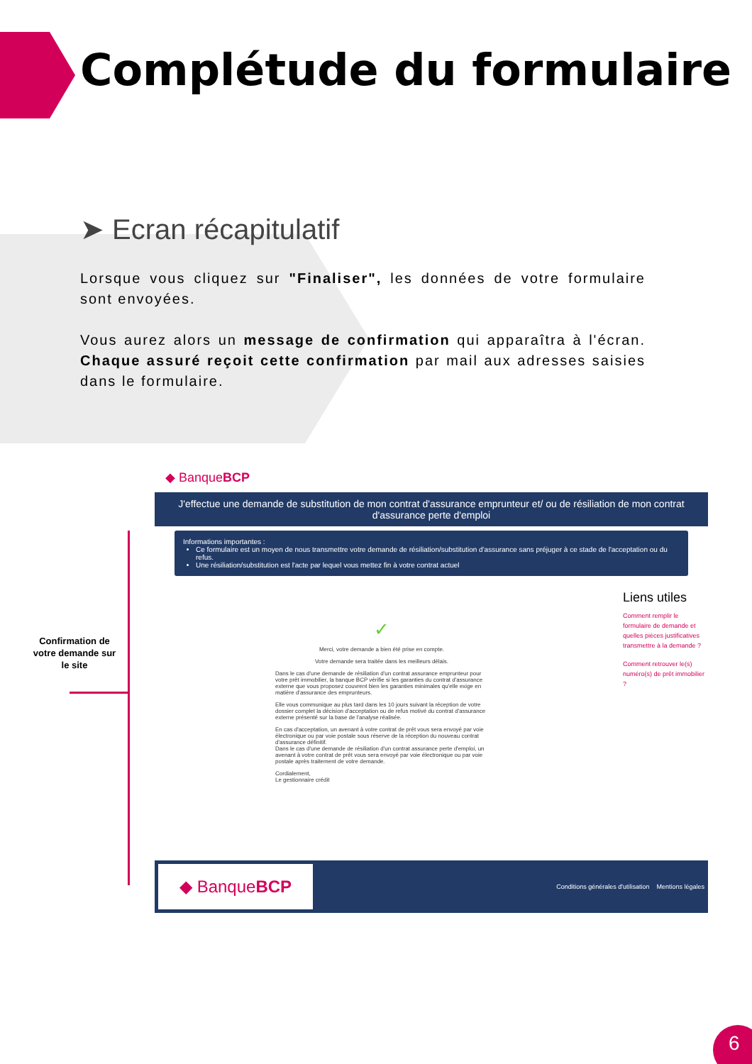Complétude du formulaire
➤ Ecran récapitulatif
Lorsque vous cliquez sur "Finaliser", les données de votre formulaire sont envoyées.
Vous aurez alors un message de confirmation qui apparaîtra à l'écran. Chaque assuré reçoit cette confirmation par mail aux adresses saisies dans le formulaire.
Confirmation de votre demande sur le site
◆ BanqueBCP
J'effectue une demande de substitution de mon contrat d'assurance emprunteur et/ ou de résiliation de mon contrat d'assurance perte d'emploi
Informations importantes :
Ce formulaire est un moyen de nous transmettre votre demande de résiliation/substitution d'assurance sans préjuger à ce stade de l'acceptation ou du refus.
Une résiliation/substitution est l'acte par lequel vous mettez fin à votre contrat actuel
✓
Merci, votre demande a bien été prise en compte.
Votre demande sera traitée dans les meilleurs délais.
Dans le cas d'une demande de résiliation d'un contrat assurance emprunteur pour votre prêt immobilier, la banque BCP vérifie si les garanties du contrat d'assurance externe que vous proposez couvrent bien les garanties minimales qu'elle exige en matière d'assurance des emprunteurs.
Elle vous communique au plus tard dans les 10 jours suivant la réception de votre dossier complet la décision d'acceptation ou de refus motivé du contrat d'assurance externe présenté sur la base de l'analyse réalisée.
En cas d'acceptation, un avenant à votre contrat de prêt vous sera envoyé par voie électronique ou par voie postale sous réserve de la réception du nouveau contrat d'assurance définitif.
Dans le cas d'une demande de résiliation d'un contrat assurance perte d'emploi, un avenant à votre contrat de prêt vous sera envoyé par voie électronique ou par voie postale après traitement de votre demande.
Cordialement,
Le gestionnaire crédit
Liens utiles
Comment remplir le formulaire de demande et quelles pièces justificatives transmettre à la demande ?
Comment retrouver le(s) numéro(s) de prêt immobilier ?
◆ BanqueBCP
Conditions générales d'utilisation Mentions légales
6